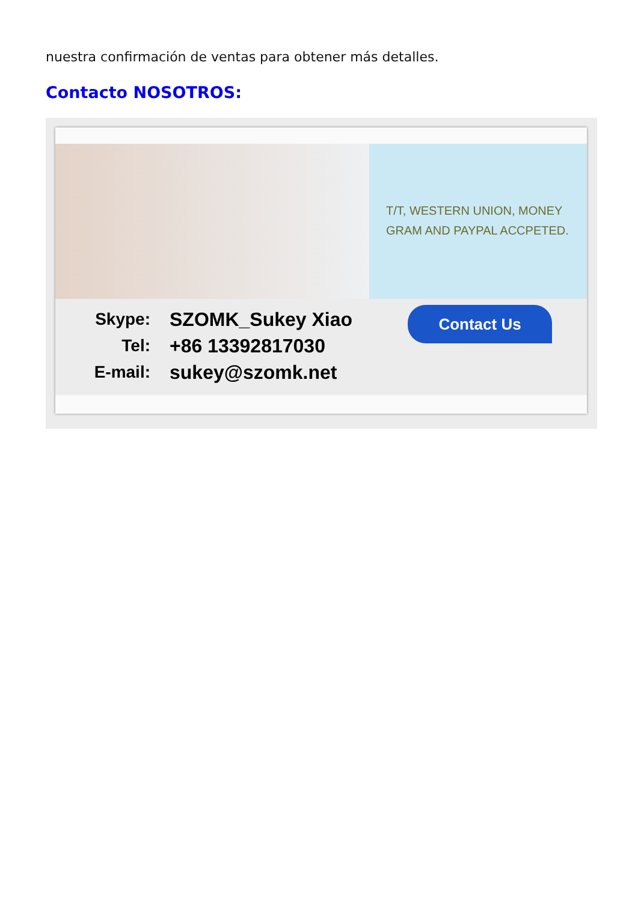nuestra confirmación de ventas para obtener más detalles.
Contacto NOSOTROS:
T/T, WESTERN UNION, MONEY
GRAM AND PAYPAL ACCPETED.
Skype: SZOMK_Sukey Xiao
Tel: +86 13392817030
E-mail: sukey@szomk.net
Contact Us